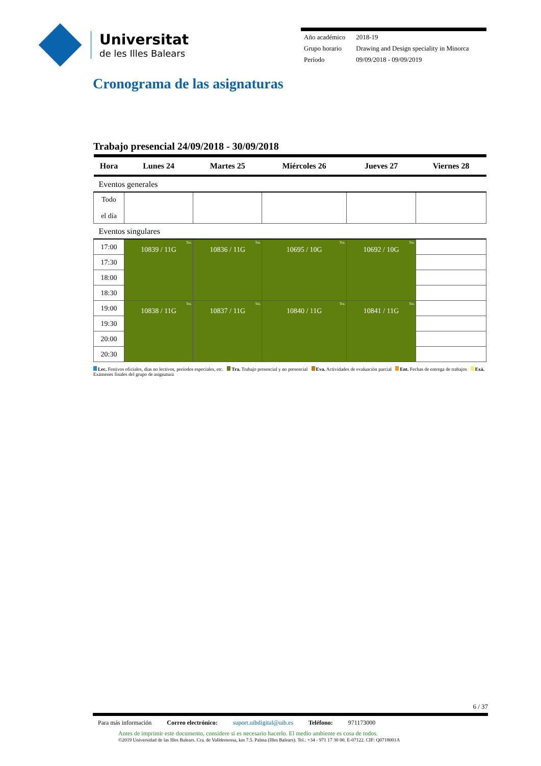Universitat
de les Illes Balears
| Año académico | 2018-19 |
| Grupo horario | Drawing and Design speciality in Minorca |
| Período | 09/09/2018 - 09/09/2019 |
Cronograma de las asignaturas
Trabajo presencial 24/09/2018 - 30/09/2018
| Hora | Lunes 24 | Martes 25 | Miércoles 26 | Jueves 27 | Viernes 28 |
| --- | --- | --- | --- | --- | --- |
| Eventos generales | | | | | |
| Todo el día | | | | | |
| Eventos singulares | | | | | |
| 17:00 | Tra. 10839 / 11G | Tra. 10836 / 11G | Tra. 10695 / 10G | Tra. 10692 / 10G | |
| 17:30 | | | | | |
| 18:00 | | | | | |
| 18:30 | | | | | |
| 19:00 | Tra. 10838 / 11G | Tra. 10837 / 11G | Tra. 10840 / 11G | Tra. 10841 / 11G | |
| 19:30 | | | | | |
| 20:00 | | | | | |
| 20:30 | | | | | |
Lec. Festivos oficiales, dias no lectivos, períodos especiales, etc. Tra. Trabajo presencial y no presencial Eva. Actividades de evaluación parcial Ent. Fechas de entrega de trabajos Exá. Exámenes finales del grupo de asignatura
6 / 37
Para más información Correo electrónico: suport.uibdigital@uib.es Teléfono: 971173000
Antes de imprimir este documento, considere si es necesario hacerlo. El medio ambiente es cosa de todos.
©2019 Universidad de las Illes Balears. Cra. de Valldemossa, km 7.5. Palma (Illes Balears). Tel.: +34 - 971 17 30 00. E-07122. CIF: Q0718001A